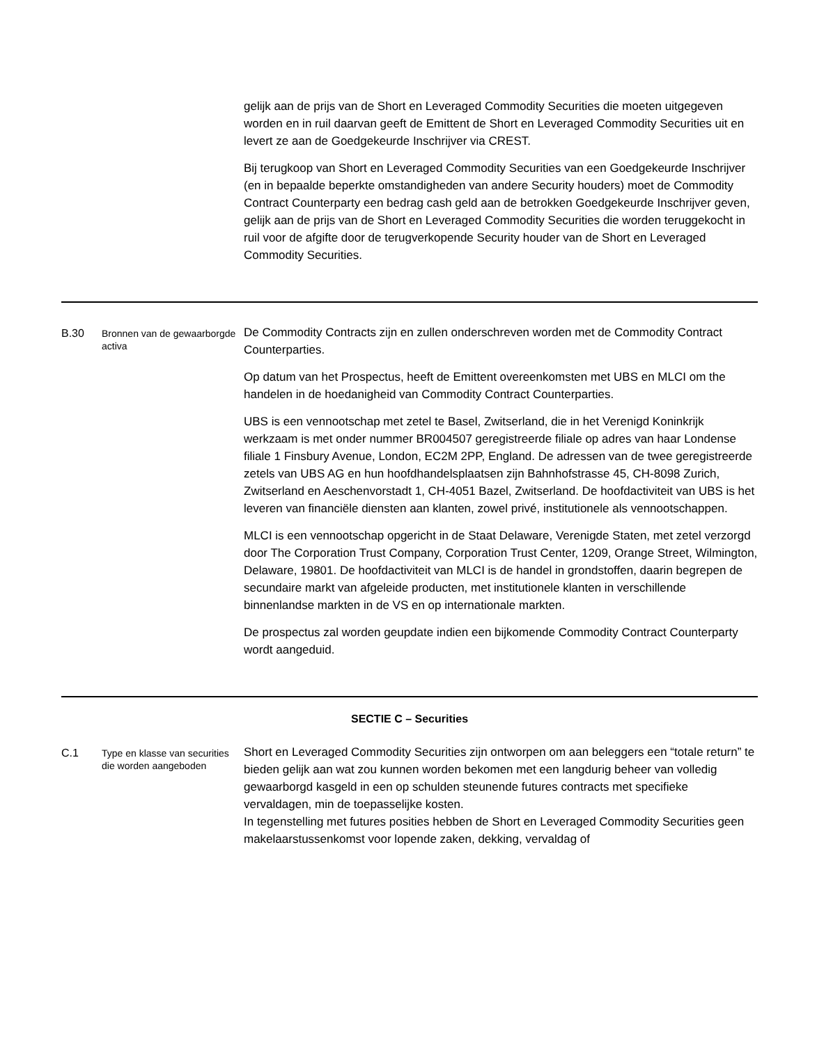| | | gelijk aan de prijs van de Short en Leveraged Commodity Securities die moeten uitgegeven worden en in ruil daarvan geeft de Emittent de Short en Leveraged Commodity Securities uit en levert ze aan de Goedgekeurde Inschrijver via CREST. Bij terugkoop van Short en Leveraged Commodity Securities van een Goedgekeurde Inschrijver (en in bepaalde beperkte omstandigheden van andere Security houders) moet de Commodity Contract Counterparty een bedrag cash geld aan de betrokken Goedgekeurde Inschrijver geven, gelijk aan de prijs van de Short en Leveraged Commodity Securities die worden teruggekocht in ruil voor de afgifte door de terugverkopende Security houder van de Short en Leveraged Commodity Securities. |
| B.30 | Bronnen van de gewaarborgde activa | De Commodity Contracts zijn en zullen onderschreven worden met de Commodity Contract Counterparties. Op datum van het Prospectus, heeft de Emittent overeenkomsten met UBS en MLCI om the handelen in de hoedanigheid van Commodity Contract Counterparties. UBS is een vennootschap met zetel te Basel, Zwitserland, die in het Verenigd Koninkrijk werkzaam is met onder nummer BR004507 geregistreerde filiale op adres van haar Londense filiale 1 Finsbury Avenue, London, EC2M 2PP, England. De adressen van de twee geregistreerde zetels van UBS AG en hun hoofdhandelsplaatsen zijn Bahnhofstrasse 45, CH-8098 Zurich, Zwitserland en Aeschenvorstadt 1, CH-4051 Bazel, Zwitserland. De hoofdactiviteit van UBS is het leveren van financiële diensten aan klanten, zowel privé, institutionele als vennootschappen. MLCI is een vennootschap opgericht in de Staat Delaware, Verenigde Staten, met zetel verzorgd door The Corporation Trust Company, Corporation Trust Center, 1209, Orange Street, Wilmington, Delaware, 19801. De hoofdactiviteit van MLCI is de handel in grondstoffen, daarin begrepen de secundaire markt van afgeleide producten, met institutionele klanten in verschillende binnenlandse markten in de VS en op internationale markten. De prospectus zal worden geupdate indien een bijkomende Commodity Contract Counterparty wordt aangeduid. |
| SECTIE C – Securities | | |
| C.1 | Type en klasse van securities die worden aangeboden | Short en Leveraged Commodity Securities zijn ontworpen om aan beleggers een “totale return” te bieden gelijk aan wat zou kunnen worden bekomen met een langdurig beheer van volledig gewaarborgd kasgeld in een op schulden steunende futures contracts met specifieke vervaldagen, min de toepasselijke kosten. In tegenstelling met futures posities hebben de Short en Leveraged Commodity Securities geen makelaarstussenkomst voor lopende zaken, dekking, vervaldag of |